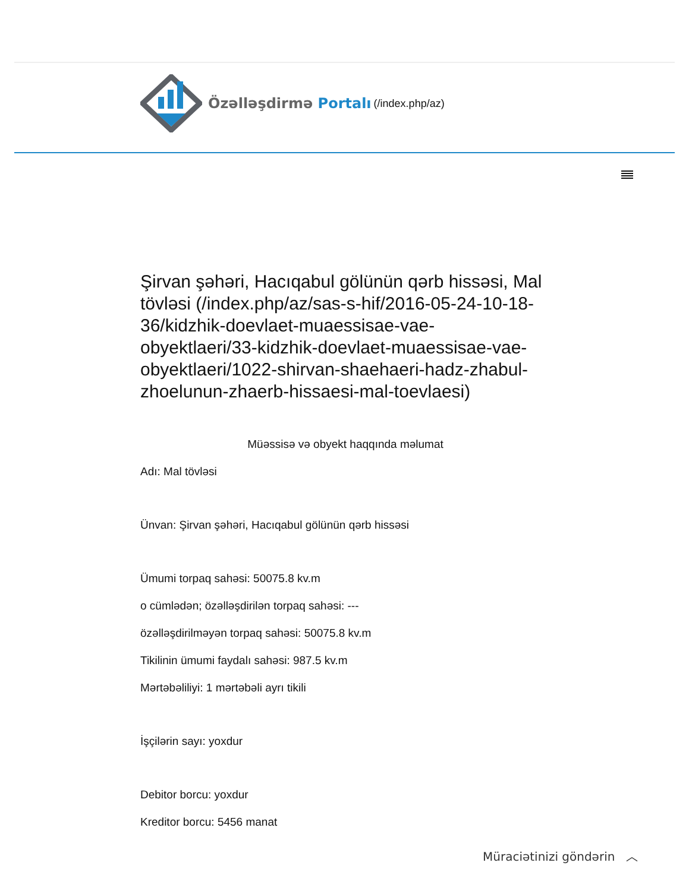Özəlləşdirmə Portalı (/index.php/az)
Şirvan şəhəri, Hacıqabul gölünün qərb hissəsi, Mal tövləsi (/index.php/az/sas-s-hif/2016-05-24-10-18-36/kidzhik-doevlaet-muaessisae-vae-obyektlaeri/33-kidzhik-doevlaet-muaessisae-vae-obyektlaeri/1022-shirvan-shaehaeri-hadz-zhabul-zhoelunun-zhaerb-hissaesi-mal-toevlaesi)
Müəssisə və obyekt haqqında məlumat
Adı: Mal tövləsi
Ünvan: Şirvan şəhəri, Hacıqabul gölünün qərb hissəsi
Ümumi torpaq sahəsi: 50075.8 kv.m
o cümlədən; özəlləşdirilən torpaq sahəsi: ---
özəlləşdirilməyən torpaq sahəsi: 50075.8 kv.m
Tikilinin ümumi faydalı sahəsi: 987.5 kv.m
Mərtəbəliliyi: 1 mərtəbəli ayrı tikili
İşçilərin sayı: yoxdur
Debitor borcu: yoxdur
Kreditor borcu: 5456 manat
Müraciətinizi göndərin ︿